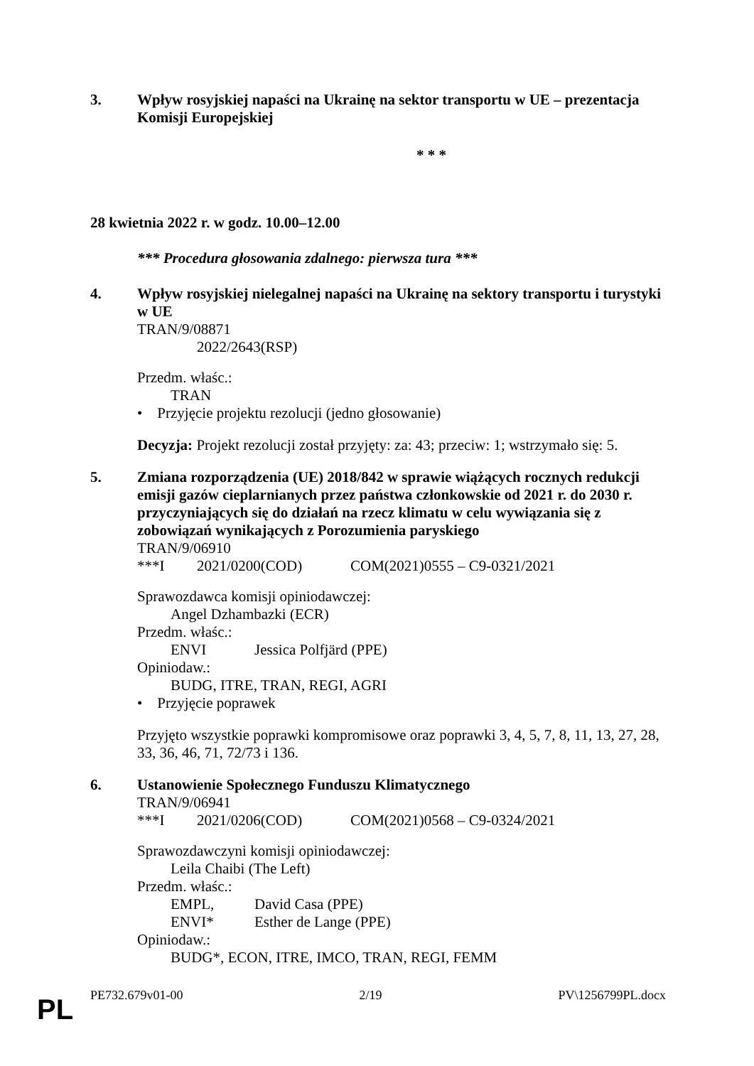3. Wpływ rosyjskiej napaści na Ukrainę na sektor transportu w UE – prezentacja Komisji Europejskiej
* * *
28 kwietnia 2022 r. w godz. 10.00–12.00
*** Procedura głosowania zdalnego: pierwsza tura ***
4. Wpływ rosyjskiej nielegalnej napaści na Ukrainę na sektory transportu i turystyki w UE
TRAN/9/08871
2022/2643(RSP)
Przedm. właśc.:
TRAN
• Przyjęcie projektu rezolucji (jedno głosowanie)
Decyzja: Projekt rezolucji został przyjęty: za: 43; przeciw: 1; wstrzymało się: 5.
5. Zmiana rozporządzenia (UE) 2018/842 w sprawie wiążących rocznych redukcji emisji gazów cieplarnianych przez państwa członkowskie od 2021 r. do 2030 r. przyczyniających się do działań na rzecz klimatu w celu wywiązania się z zobowiązań wynikających z Porozumienia paryskiego
TRAN/9/06910
***I 2021/0200(COD) COM(2021)0555 – C9-0321/2021
Sprawozdawca komisji opiniodawczej:
Angel Dzhambazki (ECR)
Przedm. właśc.:
ENVI Jessica Polfjärd (PPE)
Opiniodaw.:
BUDG, ITRE, TRAN, REGI, AGRI
• Przyjęcie poprawek
Przyjęto wszystkie poprawki kompromisowe oraz poprawki 3, 4, 5, 7, 8, 11, 13, 27, 28, 33, 36, 46, 71, 72/73 i 136.
6. Ustanowienie Społecznego Funduszu Klimatycznego
TRAN/9/06941
***I 2021/0206(COD) COM(2021)0568 – C9-0324/2021
Sprawozdawczyni komisji opiniodawczej:
Leila Chaibi (The Left)
Przedm. właśc.:
EMPL, David Casa (PPE)
ENVI* Esther de Lange (PPE)
Opiniodaw.:
BUDG*, ECON, ITRE, IMCO, TRAN, REGI, FEMM
PE732.679v01-00 2/19 PV\1256799PL.docx
PL